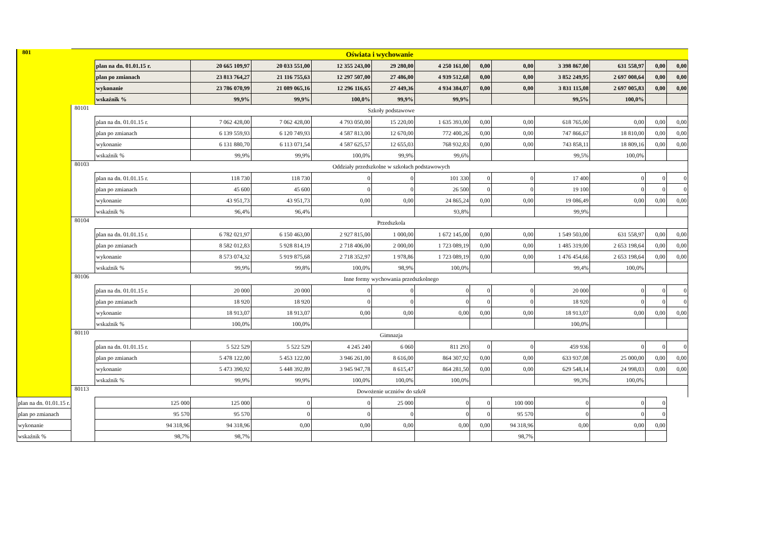| 801 | Oświata i wychowanie | | | | | | | | | | | | |
| | | plan na dn. 01.01.15 r. | 20 665 109,97 | 20 033 551,00 | 12 355 243,00 | 29 280,00 | 4 250 161,00 | 0,00 | 0,00 | 3 398 867,00 | 631 558,97 | 0,00 | 0,00 |
| | | plan po zmianach | 23 813 764,27 | 21 116 755,63 | 12 297 507,00 | 27 486,00 | 4 939 512,68 | 0,00 | 0,00 | 3 852 249,95 | 2 697 008,64 | 0,00 | 0,00 |
| | | wykonanie | 23 786 070,99 | 21 089 065,16 | 12 296 116,65 | 27 449,36 | 4 934 384,07 | 0,00 | 0,00 | 3 831 115,08 | 2 697 005,83 | 0,00 | 0,00 |
| | | wskaźnik % | 99,9% | 99,9% | 100,0% | 99,9% | 99,9% | | | 99,5% | 100,0% | | |
| | 80101 | Szkoły podstawowe | | | | | | | | | | | |
| | | plan na dn. 01.01.15 r. | 7 062 428,00 | 7 062 428,00 | 4 793 050,00 | 15 220,00 | 1 635 393,00 | 0,00 | 0,00 | 618 765,00 | 0,00 | 0,00 | 0,00 |
| | | plan po zmianach | 6 139 559,93 | 6 120 749,93 | 4 587 813,00 | 12 670,00 | 772 400,26 | 0,00 | 0,00 | 747 866,67 | 18 810,00 | 0,00 | 0,00 |
| | | wykonanie | 6 131 880,70 | 6 113 071,54 | 4 587 625,57 | 12 655,03 | 768 932,83 | 0,00 | 0,00 | 743 858,11 | 18 809,16 | 0,00 | 0,00 |
| | | wskaźnik % | 99,9% | 99,9% | 100,0% | 99,9% | 99,6% | | | 99,5% | 100,0% | | |
| | 80103 | Oddziały przedszkolne w szkołach podstawowych | | | | | | | | | | | |
| | | plan na dn. 01.01.15 r. | 118 730 | 118 730 | 0 | 0 | 101 330 | 0 | 0 | 17 400 | 0 | 0 | 0 |
| | | plan po zmianach | 45 600 | 45 600 | 0 | 0 | 26 500 | 0 | 0 | 19 100 | 0 | 0 | 0 |
| | | wykonanie | 43 951,73 | 43 951,73 | 0,00 | 0,00 | 24 865,24 | 0,00 | 0,00 | 19 086,49 | 0,00 | 0,00 | 0,00 |
| | | wskaźnik % | 96,4% | 96,4% | | | 93,8% | | | 99,9% | | | |
| | 80104 | Przedszkola | | | | | | | | | | | |
| | | plan na dn. 01.01.15 r. | 6 782 021,97 | 6 150 463,00 | 2 927 815,00 | 1 000,00 | 1 672 145,00 | 0,00 | 0,00 | 1 549 503,00 | 631 558,97 | 0,00 | 0,00 |
| | | plan po zmianach | 8 582 012,83 | 5 928 814,19 | 2 718 406,00 | 2 000,00 | 1 723 089,19 | 0,00 | 0,00 | 1 485 319,00 | 2 653 198,64 | 0,00 | 0,00 |
| | | wykonanie | 8 573 074,32 | 5 919 875,68 | 2 718 352,97 | 1 978,86 | 1 723 089,19 | 0,00 | 0,00 | 1 476 454,66 | 2 653 198,64 | 0,00 | 0,00 |
| | | wskaźnik % | 99,9% | 99,8% | 100,0% | 98,9% | 100,0% | | | 99,4% | 100,0% | | |
| | 80106 | Inne formy wychowania przedszkolnego | | | | | | | | | | | |
| | | plan na dn. 01.01.15 r. | 20 000 | 20 000 | 0 | 0 | 0 | 0 | 0 | 20 000 | 0 | 0 | 0 |
| | | plan po zmianach | 18 920 | 18 920 | 0 | 0 | 0 | 0 | 0 | 18 920 | 0 | 0 | 0 |
| | | wykonanie | 18 913,07 | 18 913,07 | 0,00 | 0,00 | 0,00 | 0,00 | 0,00 | 18 913,07 | 0,00 | 0,00 | 0,00 |
| | | wskaźnik % | 100,0% | 100,0% | | | | | | 100,0% | | | |
| | 80110 | Gimnazja | | | | | | | | | | | |
| | | plan na dn. 01.01.15 r. | 5 522 529 | 5 522 529 | 4 245 240 | 6 060 | 811 293 | 0 | 0 | 459 936 | 0 | 0 | 0 |
| | | plan po zmianach | 5 478 122,00 | 5 453 122,00 | 3 946 261,00 | 8 616,00 | 864 307,92 | 0,00 | 0,00 | 633 937,08 | 25 000,00 | 0,00 | 0,00 |
| | | wykonanie | 5 473 390,92 | 5 448 392,89 | 3 945 947,78 | 8 615,47 | 864 281,50 | 0,00 | 0,00 | 629 548,14 | 24 998,03 | 0,00 | 0,00 |
| | | wskaźnik % | 99,9% | 99,9% | 100,0% | 100,0% | 100,0% | | | 99,3% | 100,0% | | |
| | 80113 | Dowożenie uczniów do szkół | | | | | | | | | | | |
| plan na dn. 01.01.15 r. | | 125 000 | 125 000 | 0 | 0 | 25 000 | 0 | 0 | 100 000 | 0 | 0 | 0 | |
| plan po zmianach | | 95 570 | 95 570 | 0 | 0 | 0 | 0 | 0 | 95 570 | 0 | 0 | 0 | |
| wykonanie | | 94 318,96 | 94 318,96 | 0,00 | 0,00 | 0,00 | 0,00 | 0,00 | 94 318,96 | 0,00 | 0,00 | 0,00 | |
| wskaźnik % | | 98,7% | 98,7% | | | | | | 98,7% | | | | |